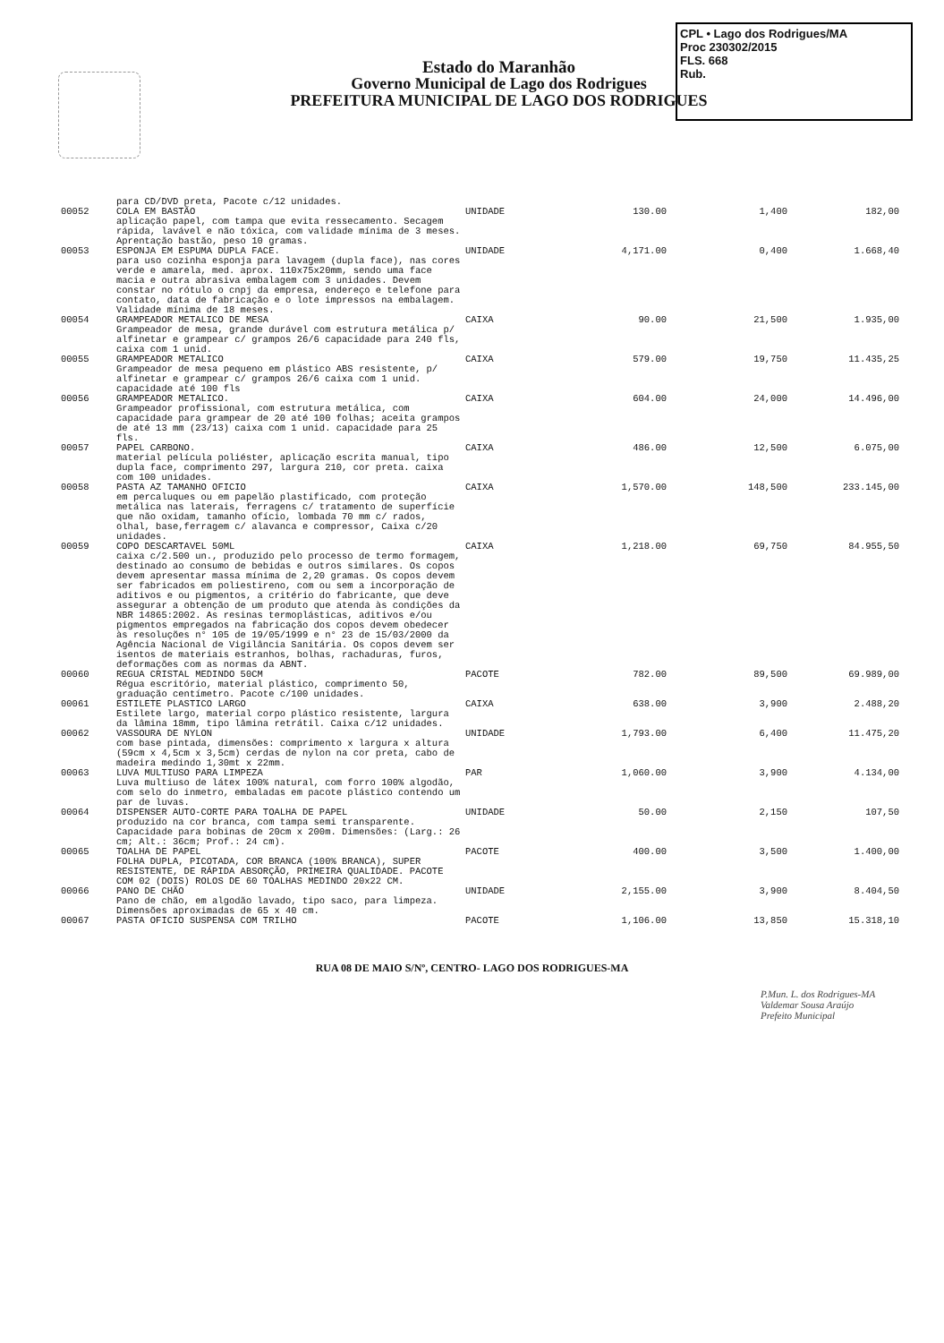Estado do Maranhão
Governo Municipal de Lago dos Rodrigues
PREFEITURA MUNICIPAL DE LAGO DOS RODRIGUES
CPL • Lago dos Rodrigues/MA
Proc 230302/2015
FLS. 668
Rub.
| | para CD/DVD preta, Pacote c/12 unidades. | | | | |
| 00052 | COLA EM BASTÃO aplicação papel, com tampa que evita ressecamento. Secagem rápida, lavável e não tóxica, com validade mínima de 3 meses. Aprentação bastão, peso 10 gramas. | UNIDADE | 130.00 | 1,400 | 182,00 |
| 00053 | ESPONJA EM ESPUMA DUPLA FACE. para uso cozinha esponja para lavagem (dupla face), nas cores verde e amarela, med. aprox. 110x75x20mm, sendo uma face macia e outra abrasiva embalagem com 3 unidades. Devem constar no rótulo o cnpj da empresa, endereço e telefone para contato, data de fabricação e o lote impressos na embalagem. Validade mínima de 18 meses. | UNIDADE | 4,171.00 | 0,400 | 1.668,40 |
| 00054 | GRAMPEADOR METALICO DE MESA Grampeador de mesa, grande durável com estrutura metálica p/ alfinetar e grampear c/ grampos 26/6 capacidade para 240 fls, caixa com 1 unid. | CAIXA | 90.00 | 21,500 | 1.935,00 |
| 00055 | GRAMPEADOR METALICO Grampeador de mesa pequeno em plástico ABS resistente, p/ alfinetar e grampear c/ grampos 26/6 caixa com 1 unid. capacidade até 100 fls | CAIXA | 579.00 | 19,750 | 11.435,25 |
| 00056 | GRAMPEADOR METALICO. Grampeador profissional, com estrutura metálica, com capacidade para grampear de 20 até 100 folhas; aceita grampos de até 13 mm (23/13) caixa com 1 unid. capacidade para 25 fls. | CAIXA | 604.00 | 24,000 | 14.496,00 |
| 00057 | PAPEL CARBONO. material película poliéster, aplicação escrita manual, tipo dupla face, comprimento 297, largura 210, cor preta. caixa com 100 unidades. | CAIXA | 486.00 | 12,500 | 6.075,00 |
| 00058 | PASTA AZ TAMANHO OFICIO em percaluques ou em papelão plastificado, com proteção metálica nas laterais, ferragens c/ tratamento de superfície que não oxidam, tamanho ofício, lombada 70 mm c/ rados, olhal, base,ferragem c/ alavanca e compressor, Caixa c/20 unidades. | CAIXA | 1,570.00 | 148,500 | 233.145,00 |
| 00059 | COPO DESCARTAVEL 50ML caixa c/2.500 un., produzido pelo processo de termo formagem, destinado ao consumo de bebidas e outros similares. Os copos devem apresentar massa mínima de 2,20 gramas. Os copos devem ser fabricados em poliestireno, com ou sem a incorporação de aditivos e ou pigmentos, a critério do fabricante, que deve assegurar a obtenção de um produto que atenda às condições da NBR 14865:2002. As resinas termoplásticas, aditivos e/ou pigmentos empregados na fabricação dos copos devem obedecer às resoluções n° 105 de 19/05/1999 e n° 23 de 15/03/2000 da Agência Nacional de Vigilância Sanitária. Os copos devem ser isentos de materiais estranhos, bolhas, rachaduras, furos, deformações com as normas da ABNT. | CAIXA | 1,218.00 | 69,750 | 84.955,50 |
| 00060 | REGUA CRISTAL MEDINDO 50CM Régua escritório, material plástico, comprimento 50, graduação centímetro. Pacote c/100 unidades. | PACOTE | 782.00 | 89,500 | 69.989,00 |
| 00061 | ESTILETE PLASTICO LARGO Estilete largo, material corpo plástico resistente, largura da lâmina 18mm, tipo lâmina retrátil. Caixa c/12 unidades. | CAIXA | 638.00 | 3,900 | 2.488,20 |
| 00062 | VASSOURA DE NYLON com base pintada, dimensões: comprimento x largura x altura (59cm x 4,5cm x 3,5cm) cerdas de nylon na cor preta, cabo de madeira medindo 1,30mt x 22mm. | UNIDADE | 1,793.00 | 6,400 | 11.475,20 |
| 00063 | LUVA MULTIUSO PARA LIMPEZA Luva multiuso de látex 100% natural, com forro 100% algodão, com selo do inmetro, embaladas em pacote plástico contendo um par de luvas. | PAR | 1,060.00 | 3,900 | 4.134,00 |
| 00064 | DISPENSER AUTO-CORTE PARA TOALHA DE PAPEL produzido na cor branca, com tampa semi transparente. Capacidade para bobinas de 20cm x 200m. Dimensões: (Larg.: 26 cm; Alt.: 36cm; Prof.: 24 cm). | UNIDADE | 50.00 | 2,150 | 107,50 |
| 00065 | TOALHA DE PAPEL FOLHA DUPLA, PICOTADA, COR BRANCA (100% BRANCA), SUPER RESISTENTE, DE RÁPIDA ABSORÇÃO, PRIMEIRA QUALIDADE. PACOTE COM 02 (DOIS) ROLOS DE 60 TOALHAS MEDINDO 20x22 CM. | PACOTE | 400.00 | 3,500 | 1.400,00 |
| 00066 | PANO DE CHÃO Pano de chão, em algodão lavado, tipo saco, para limpeza. Dimensões aproximadas de 65 x 40 cm. | UNIDADE | 2,155.00 | 3,900 | 8.404,50 |
| 00067 | PASTA OFICIO SUSPENSA COM TRILHO | PACOTE | 1,106.00 | 13,850 | 15.318,10 |
RUA 08 DE MAIO S/Nº, CENTRO- LAGO DOS RODRIGUES-MA
P.Mun. L. dos Rodrigues-MA
Valdemar Sousa Araújo
Prefeito Municipal